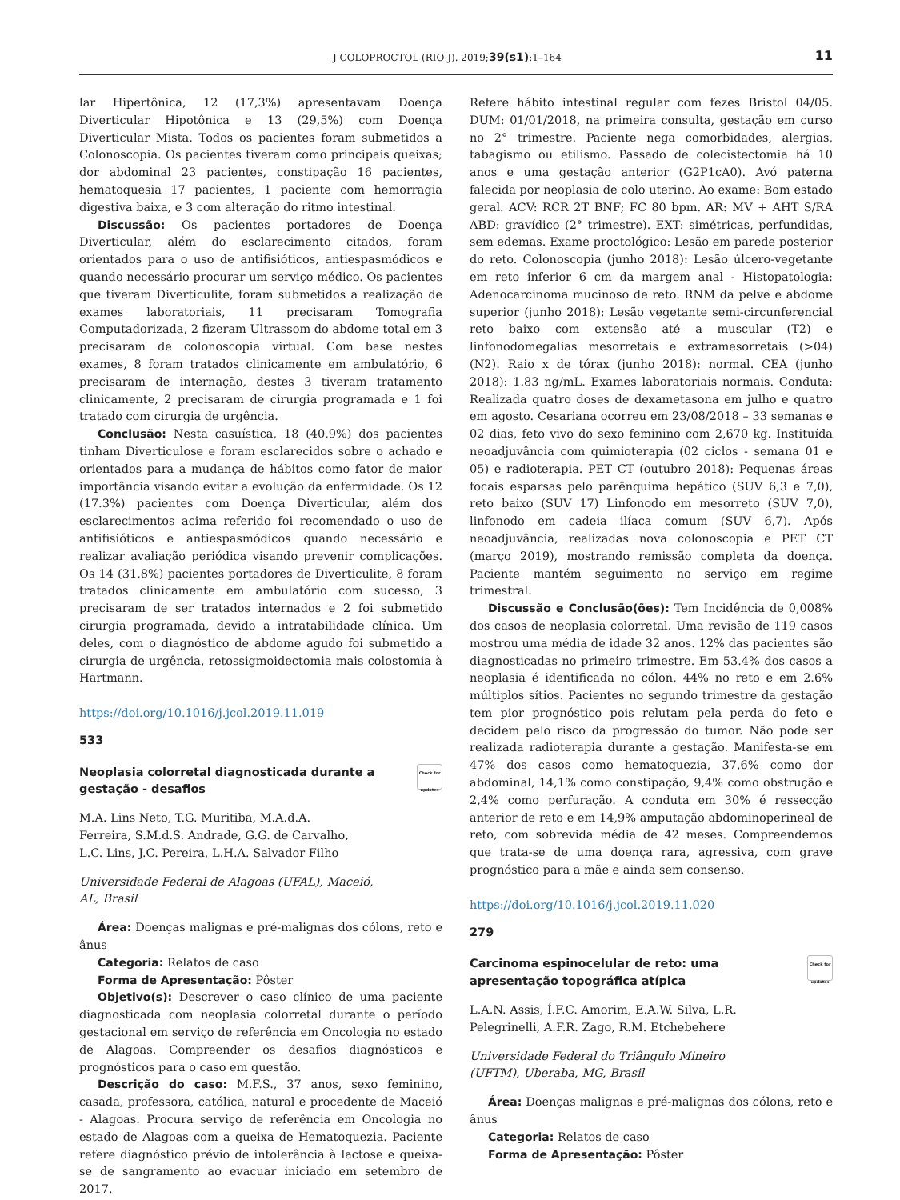J COLOPROCTOL (RIO J). 2019;39(s1):1–164 11
lar Hipertônica, 12 (17,3%) apresentavam Doença Diverticular Hipotônica e 13 (29,5%) com Doença Diverticular Mista. Todos os pacientes foram submetidos a Colonoscopia. Os pacientes tiveram como principais queixas; dor abdominal 23 pacientes, constipação 16 pacientes, hematoquesia 17 pacientes, 1 paciente com hemorragia digestiva baixa, e 3 com alteração do ritmo intestinal.
Discussão: Os pacientes portadores de Doença Diverticular, além do esclarecimento citados, foram orientados para o uso de antifisióticos, antiespasmódicos e quando necessário procurar um serviço médico. Os pacientes que tiveram Diverticulite, foram submetidos a realização de exames laboratoriais, 11 precisaram Tomografia Computadorizada, 2 fizeram Ultrassom do abdome total em 3 precisaram de colonoscopia virtual. Com base nestes exames, 8 foram tratados clinicamente em ambulatório, 6 precisaram de internação, destes 3 tiveram tratamento clinicamente, 2 precisaram de cirurgia programada e 1 foi tratado com cirurgia de urgência.
Conclusão: Nesta casuística, 18 (40,9%) dos pacientes tinham Diverticulose e foram esclarecidos sobre o achado e orientados para a mudança de hábitos como fator de maior importância visando evitar a evolução da enfermidade. Os 12 (17.3%) pacientes com Doença Diverticular, além dos esclarecimentos acima referido foi recomendado o uso de antifisióticos e antiespasmódicos quando necessário e realizar avaliação periódica visando prevenir complicações. Os 14 (31,8%) pacientes portadores de Diverticulite, 8 foram tratados clinicamente em ambulatório com sucesso, 3 precisaram de ser tratados internados e 2 foi submetido cirurgia programada, devido a intratabilidade clínica. Um deles, com o diagnóstico de abdome agudo foi submetido a cirurgia de urgência, retossigmoidectomia mais colostomia à Hartmann.
https://doi.org/10.1016/j.jcol.2019.11.019
533
Neoplasia colorretal diagnosticada durante a
gestação - desafios Check for updates
M.A. Lins Neto, T.G. Muritiba, M.A.d.A.
Ferreira, S.M.d.S. Andrade, G.G. de Carvalho,
L.C. Lins, J.C. Pereira, L.H.A. Salvador Filho
Universidade Federal de Alagoas (UFAL), Maceió,
AL, Brasil
Área: Doenças malignas e pré-malignas dos cólons, reto e ânus
Categoria: Relatos de caso
Forma de Apresentação: Pôster
Objetivo(s): Descrever o caso clínico de uma paciente diagnosticada com neoplasia colorretal durante o período gestacional em serviço de referência em Oncologia no estado de Alagoas. Compreender os desafios diagnósticos e prognósticos para o caso em questão.
Descrição do caso: M.F.S., 37 anos, sexo feminino, casada, professora, católica, natural e procedente de Maceió - Alagoas. Procura serviço de referência em Oncologia no estado de Alagoas com a queixa de Hematoquezia. Paciente refere diagnóstico prévio de intolerância à lactose e queixa-se de sangramento ao evacuar iniciado em setembro de 2017.
Refere hábito intestinal regular com fezes Bristol 04/05. DUM: 01/01/2018, na primeira consulta, gestação em curso no 2° trimestre. Paciente nega comorbidades, alergias, tabagismo ou etilismo. Passado de colecistectomia há 10 anos e uma gestação anterior (G2P1cA0). Avó paterna falecida por neoplasia de colo uterino. Ao exame: Bom estado geral. ACV: RCR 2T BNF; FC 80 bpm. AR: MV + AHT S/RA ABD: gravídico (2° trimestre). EXT: simétricas, perfundidas, sem edemas. Exame proctológico: Lesão em parede posterior do reto. Colonoscopia (junho 2018): Lesão úlcero-vegetante em reto inferior 6 cm da margem anal - Histopatologia: Adenocarcinoma mucinoso de reto. RNM da pelve e abdome superior (junho 2018): Lesão vegetante semi-circunferencial reto baixo com extensão até a muscular (T2) e linfonodomegalias mesorretais e extramesorretais (>04) (N2). Raio x de tórax (junho 2018): normal. CEA (junho 2018): 1.83 ng/mL. Exames laboratoriais normais. Conduta: Realizada quatro doses de dexametasona em julho e quatro em agosto. Cesariana ocorreu em 23/08/2018 – 33 semanas e 02 dias, feto vivo do sexo feminino com 2,670 kg. Instituída neoadjuvância com quimioterapia (02 ciclos - semana 01 e 05) e radioterapia. PET CT (outubro 2018): Pequenas áreas focais esparsas pelo parênquima hepático (SUV 6,3 e 7,0), reto baixo (SUV 17) Linfonodo em mesorreto (SUV 7,0), linfonodo em cadeia ilíaca comum (SUV 6,7). Após neoadjuvância, realizadas nova colonoscopia e PET CT (março 2019), mostrando remissão completa da doença. Paciente mantém seguimento no serviço em regime trimestral.
Discussão e Conclusão(ões): Tem Incidência de 0,008% dos casos de neoplasia colorretal. Uma revisão de 119 casos mostrou uma média de idade 32 anos. 12% das pacientes são diagnosticadas no primeiro trimestre. Em 53.4% dos casos a neoplasia é identificada no cólon, 44% no reto e em 2.6% múltiplos sítios. Pacientes no segundo trimestre da gestação tem pior prognóstico pois relutam pela perda do feto e decidem pelo risco da progressão do tumor. Não pode ser realizada radioterapia durante a gestação. Manifesta-se em 47% dos casos como hematoquezia, 37,6% como dor abdominal, 14,1% como constipação, 9,4% como obstrução e 2,4% como perfuração. A conduta em 30% é ressecção anterior de reto e em 14,9% amputação abdominoperineal de reto, com sobrevida média de 42 meses. Compreendemos que trata-se de uma doença rara, agressiva, com grave prognóstico para a mãe e ainda sem consenso.
https://doi.org/10.1016/j.jcol.2019.11.020
279
Carcinoma espinocelular de reto: uma
apresentação topográfica atípica Check for updates
L.A.N. Assis, Í.F.C. Amorim, E.A.W. Silva, L.R.
Pelegrinelli, A.F.R. Zago, R.M. Etchebehere
Universidade Federal do Triângulo Mineiro
(UFTM), Uberaba, MG, Brasil
Área: Doenças malignas e pré-malignas dos cólons, reto e ânus
Categoria: Relatos de caso
Forma de Apresentação: Pôster